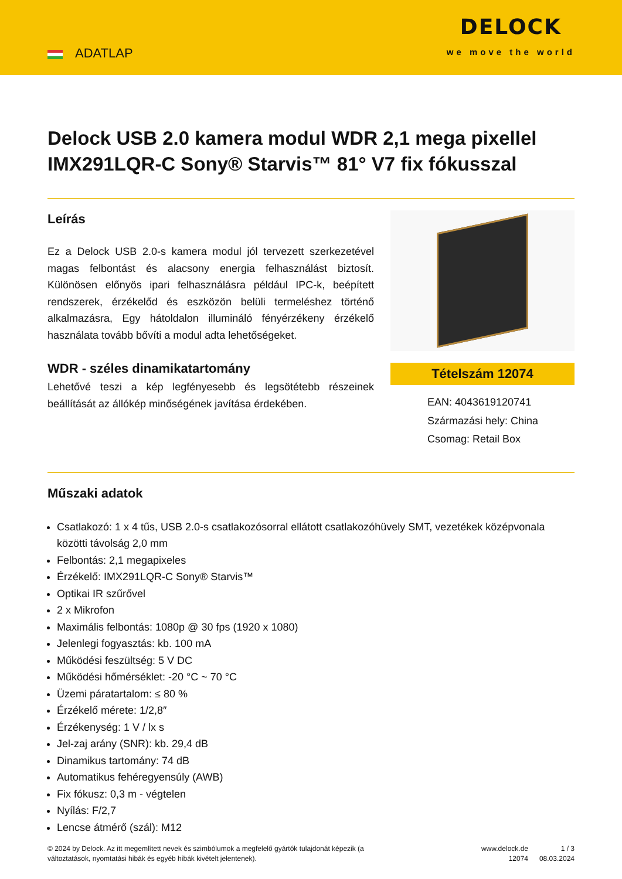ADATLAP
DELOCK
we move the world
Delock USB 2.0 kamera modul WDR 2,1 mega pixellel IMX291LQR-C Sony® Starvis™ 81° V7 fix fókusszal
Leírás
Ez a Delock USB 2.0-s kamera modul jól tervezett szerkezetével magas felbontást és alacsony energia felhasználást biztosít. Különösen előnyös ipari felhasználásra például IPC-k, beépített rendszerek, érzékelőd és eszközön belüli termeléshez történő alkalmazásra, Egy hátoldalon illumináló fényérzékeny érzékelő használata tovább bővíti a modul adta lehetőségeket.
WDR - széles dinamikatartomány
Lehetővé teszi a kép legfényesebb és legsötétebb részeinek beállítását az állókép minőségének javítása érdekében.
Tételszám 12074
EAN: 4043619120741
Származási hely: China
Csomag: Retail Box
Műszaki adatok
Csatlakozó: 1 x 4 tűs, USB 2.0-s csatlakozósorral ellátott csatlakozóhüvely SMT, vezetékek középvonala közötti távolság 2,0 mm
Felbontás: 2,1 megapixeles
Érzékelő: IMX291LQR-C Sony® Starvis™
Optikai IR szűrővel
2 x Mikrofon
Maximális felbontás: 1080p @ 30 fps (1920 x 1080)
Jelenlegi fogyasztás: kb. 100 mA
Működési feszültség: 5 V DC
Működési hőmérséklet: -20 °C ~ 70 °C
Üzemi páratartalom: ≤ 80 %
Érzékelő mérete: 1/2,8″
Érzékenység: 1 V / lx s
Jel-zaj arány (SNR): kb. 29,4 dB
Dinamikus tartomány: 74 dB
Automatikus fehéregyensúly (AWB)
Fix fókusz: 0,3 m - végtelen
Nyílás: F/2,7
Lencse átmérő (szál): M12
© 2024 by Delock. Az itt megemlített nevek és szimbólumok a megfelelő gyártók tulajdonát képezik (a változtatások, nyomtatási hibák és egyéb hibák kivételt jelentenek).
www.delock.de
12074
1 / 3
08.03.2024